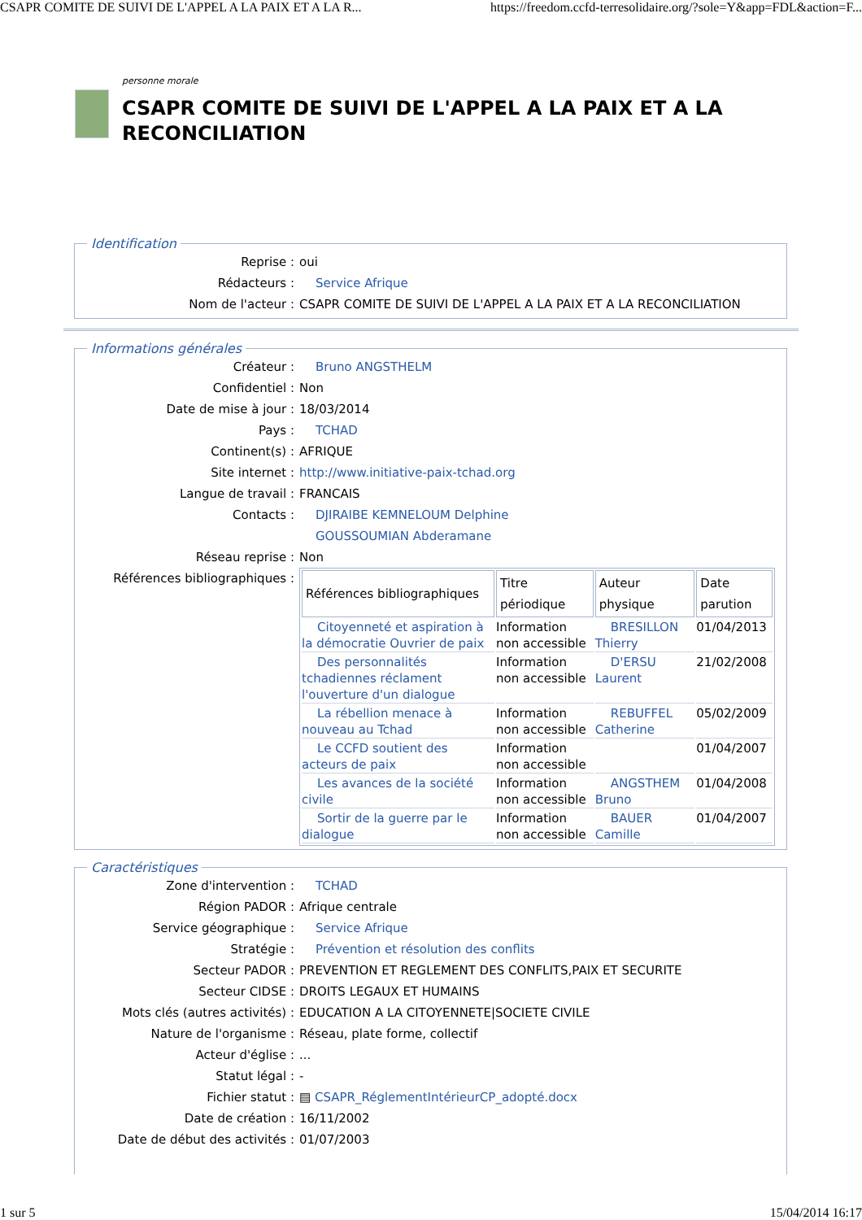CSAPR COMITE DE SUIVI DE L'APPEL A LA PAIX ET A LA R... https://freedom.ccfd-terresolidaire.org/?sole=Y&app=FDL&action=F...
personne morale
CSAPR COMITE DE SUIVI DE L'APPEL A LA PAIX ET A LA RECONCILIATION
Identification
Reprise : oui
Rédacteurs : Service Afrique
Nom de l'acteur : CSAPR COMITE DE SUIVI DE L'APPEL A LA PAIX ET A LA RECONCILIATION
Informations générales
Créateur : Bruno ANGSTHELM
Confidentiel : Non
Date de mise à jour : 18/03/2014
Pays : TCHAD
Continent(s) : AFRIQUE
Site internet : http://www.initiative-paix-tchad.org
Langue de travail : FRANCAIS
Contacts : DJIRAIBE KEMNELOUM Delphine
GOUSSOUMIAN Abderamane
Réseau reprise : Non
Références bibliographiques :
| Références bibliographiques | Titre périodique | Auteur physique | Date parution |
| --- | --- | --- | --- |
| Citoyenneté et aspiration à la démocratie Ouvrier de paix | Information non accessible | BRESILLON Thierry | 01/04/2013 |
| Des personnalités tchadiennes réclament l'ouverture d'un dialogue | Information non accessible | D'ERSU Laurent | 21/02/2008 |
| La rébellion menace à nouveau au Tchad | Information non accessible | REBUFFEL Catherine | 05/02/2009 |
| Le CCFD soutient des acteurs de paix | Information non accessible | | 01/04/2007 |
| Les avances de la société civile | Information non accessible | ANGSTHEM Bruno | 01/04/2008 |
| Sortir de la guerre par le dialogue | Information non accessible | BAUER Camille | 01/04/2007 |
Caractéristiques
Zone d'intervention : TCHAD
Région PADOR : Afrique centrale
Service géographique : Service Afrique
Stratégie : Prévention et résolution des conflits
Secteur PADOR : PREVENTION ET REGLEMENT DES CONFLITS,PAIX ET SECURITE
Secteur CIDSE : DROITS LEGAUX ET HUMAINS
Mots clés (autres activités) : EDUCATION A LA CITOYENNETE|SOCIETE CIVILE
Nature de l'organisme : Réseau, plate forme, collectif
Acteur d'église :...
Statut légal : -
Fichier statut : ▤ CSAPR_RéglementIntérieurCP_adopté.docx
Date de création : 16/11/2002
Date de début des activités : 01/07/2003
1 sur 5 15/04/2014 16:17